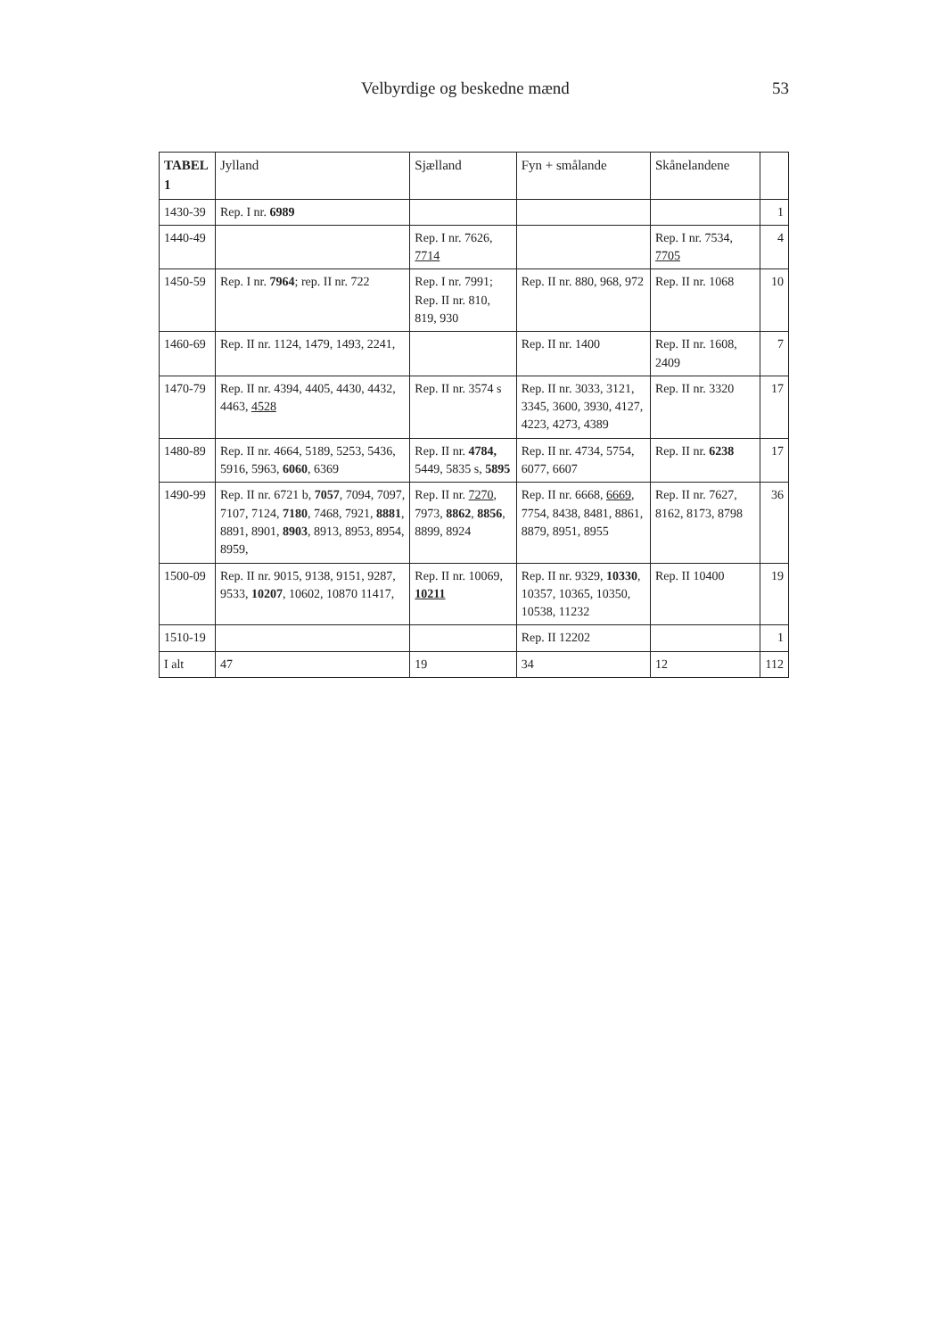Velbyrdige og beskedne mænd 53
| TABEL 1 | Jylland | Sjælland | Fyn + smålande | Skånelandene | |
| --- | --- | --- | --- | --- | --- |
| 1430-39 | Rep. I nr. 6989 | | | | 1 |
| 1440-49 | | Rep. I nr. 7626, 7714 | | Rep. I nr. 7534, 7705 | 4 |
| 1450-59 | Rep. I nr. 7964 ; rep. II nr. 722 | Rep. I nr. 7991; Rep. II nr. 810, 819, 930 | Rep. II nr. 880, 968, 972 | Rep. II nr. 1068 | 10 |
| 1460-69 | Rep. II nr. 1124, 1479, 1493, 2241, | | Rep. II nr. 1400 | Rep. II nr. 1608, 2409 | 7 |
| 1470-79 | Rep. II nr. 4394, 4405, 4430, 4432, 4463, 4528 | Rep. II nr. 3574 s | Rep. II nr. 3033, 3121, 3345, 3600, 3930, 4127, 4223, 4273, 4389 | Rep. II nr. 3320 | 17 |
| 1480-89 | Rep. II nr. 4664, 5189, 5253, 5436, 5916, 5963, 6060 , 6369 | Rep. II nr. 4784, 5449, 5835 s, 5895 | Rep. II nr. 4734, 5754, 6077, 6607 | Rep. II nr. 6238 | 17 |
| 1490-99 | Rep. II nr. 6721 b, 7057 , 7094, 7097, 7107, 7124, 7180 , 7468, 7921, 8881 , 8891, 8901, 8903 , 8913, 8953, 8954, 8959, | Rep. II nr. 7270 , 7973, 8862 , 8856 , 8899, 8924 | Rep. II nr. 6668, 6669 , 7754, 8438, 8481, 8861, 8879, 8951, 8955 | Rep. II nr. 7627, 8162, 8173, 8798 | 36 |
| 1500-09 | Rep. II nr. 9015, 9138, 9151, 9287, 9533, 10207 , 10602, 10870 11417, | Rep. II nr. 10069, 10211 | Rep. II nr. 9329, 10330 , 10357, 10365, 10350, 10538, 11232 | Rep. II 10400 | 19 |
| 1510-19 | | | Rep. II 12202 | | 1 |
| I alt | 47 | 19 | 34 | 12 | 112 |